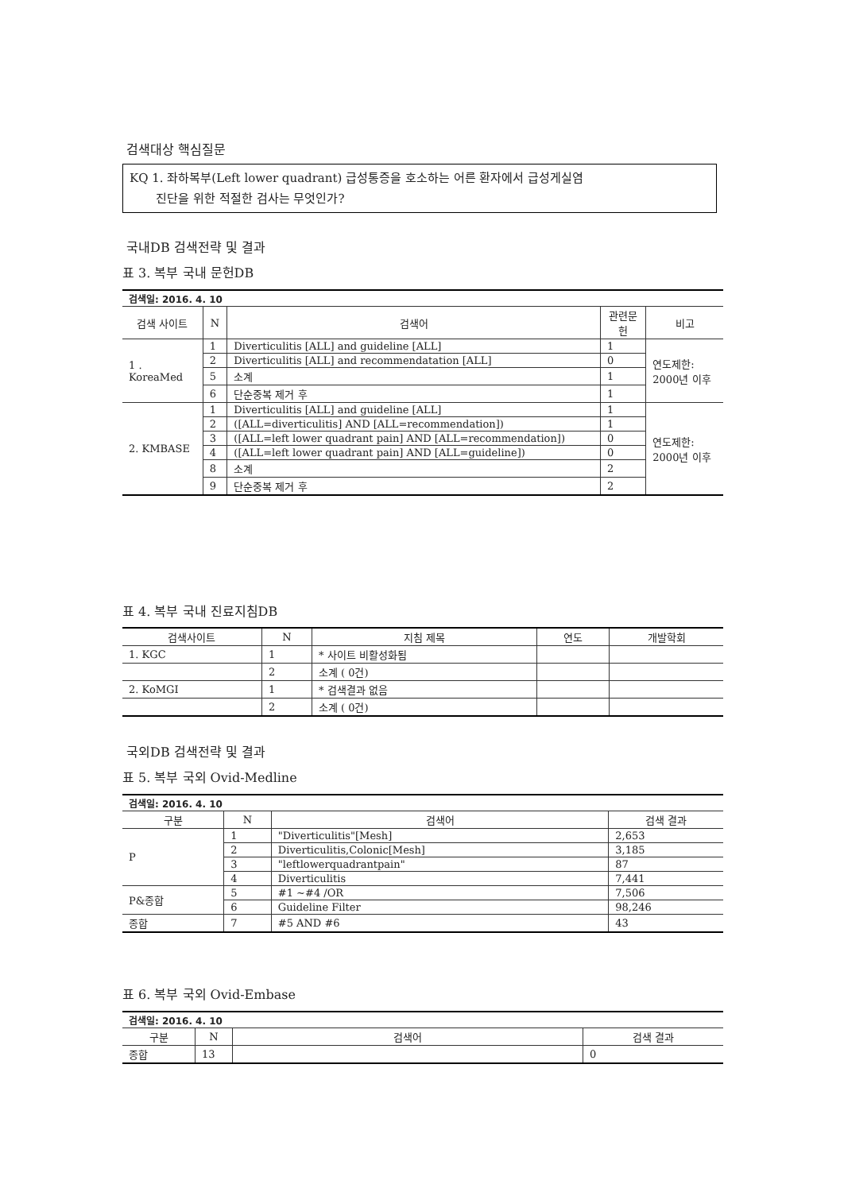검색대상 핵심질문
KQ 1. 좌하복부(Left lower quadrant) 급성통증을 호소하는 어른 환자에서 급성게실염
진단을 위한 적절한 검사는 무엇인가?
국내DB 검색전략 및 결과
표 3. 복부 국내 문헌DB
| 검색일: 2016. 4. 10 | | | | |
| 검색 사이트 | N | 검색어 | 관련문 헌 | 비고 |
| 1 . KoreaMed | 1 | Diverticulitis [ALL] and guideline [ALL] | 1 | 연도제한: 2000년 이후 |
| | 2 | Diverticulitis [ALL] and recommendatation [ALL] | 0 | |
| | 5 | 소계 | 1 | |
| | 6 | 단순중복 제거 후 | 1 | |
| 2. KMBASE | 1 | Diverticulitis [ALL] and guideline [ALL] | 1 | 연도제한: 2000년 이후 |
| | 2 | ([ALL=diverticulitis] AND [ALL=recommendation]) | 1 | |
| | 3 | ([ALL=left lower quadrant pain] AND [ALL=recommendation]) | 0 | |
| | 4 | ([ALL=left lower quadrant pain] AND [ALL=guideline]) | 0 | |
| | 8 | 소계 | 2 | |
| | 9 | 단순중복 제거 후 | 2 | |
표 4. 복부 국내 진료지침DB
| 검색사이트 | N | 지침 제목 | 연도 | 개발학회 |
| --- | --- | --- | --- | --- |
| 1. KGC | 1 | * 사이트 비활성화됨 | | |
| | 2 | 소계 ( 0건) | | |
| 2. KoMGI | 1 | * 검색결과 없음 | | |
| | 2 | 소계 ( 0건) | | |
국외DB 검색전략 및 결과
표 5. 복부 국외 Ovid-Medline
| 검색일: 2016. 4. 10 | | | |
| 구분 | N | 검색어 | 검색 결과 |
| P | 1 | "Diverticulitis"[Mesh] | 2,653 |
| | 2 | Diverticulitis,Colonic[Mesh] | 3,185 |
| | 3 | "leftlowerquadrantpain" | 87 |
| | 4 | Diverticulitis | 7,441 |
| P&종합 | 5 | #1 ~#4 /OR | 7,506 |
| | 6 | Guideline Filter | 98,246 |
| 종합 | 7 | #5 AND #6 | 43 |
표 6. 복부 국외 Ovid-Embase
| 검색일: 2016. 4. 10 | | | |
| 구분 | N | 검색어 | 검색 결과 |
| 종합 | 13 | | 0 |